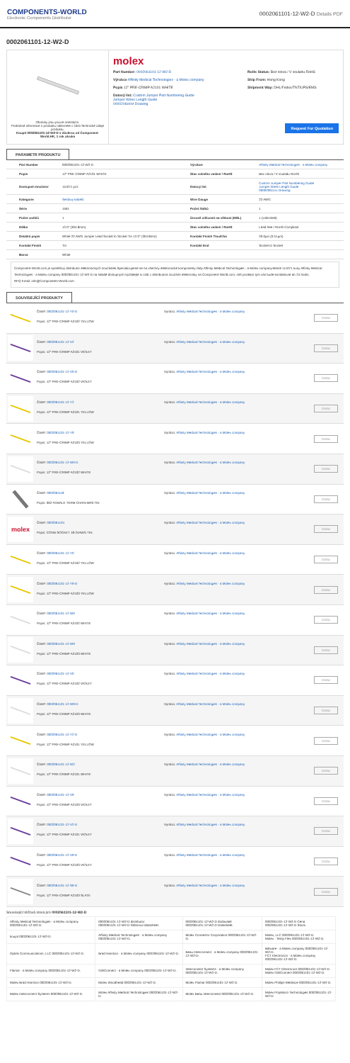COMPONENTS-WORLD
Electronic Components Distributor
0002061101-12-W2-D Details PDF
0002061101-12-W2-D
Obrázky jsou pouze orientační.
Podrobné informace o produktu naleznete v části Technické údaje produktu.
Koupit 0002061101-12-W2-D s důvěrou od Component-World.HK, 1 rok záruka
molex
Part Number: 0002061101-12-W2-D
Výrobce Affinity Medical Technologies - a Molex company
Popis 12" PRE-CRIMP A2101 WHITE
Datový list: Custom Jumper Part Numbering Guide
Jumper Wires Length Guide
0000206zzzz Drawing
RoHs Status: Bez olova / V souladu RoHS
Ship From: Hong Kong
Shipment Way: DHL/Fedex/TNT/UPS/EMS
Request For Quotation
PARAMETR PRODUKTU
| Part Number | 0002061101-12-W2-D | Výrobce | Affinity Medical Technologies - a Molex company |
| Popis | 12" PRE-CRIMP A2101 WHITE | Stav volného vedení / RoHS | Bez olova / V souladu RoHS |
| Dostupné množství | 111071 pcs | Datový list | Custom Jumper Part Numbering Guide Jumper Wires Length Guide 0000206zzzz Drawing |
| Kategorie | Sestavy kabelů | Wire Gauge | 22 AWG |
| Série | 1561 | Počet řádků | 1 |
| Počet vodičů | 1 | Úroveň citlivosti na vlhkost (MSL) | 1 (Unlimited) |
| Délka | 12.0" (304.8mm) | Stav volného vedení / RoHS | Lead free / RoHS Compliant |
| Detailní popis | White 22 AWG Jumper Lead Socket to Socket Tin 12.0" (304.8mm) | Kontakt Finish Tloušťka | 20.0µin (0.51µm) |
| Kontakt Finish | Tin | Kontakt End | Socket to Socket |
| Barva | White | | |
Component-World.com je spolehlivý distributor elektronických součástek.Specializujeme se na všechny elektronické komponenty řady Affinity Medical Technologies - a Molex company.Máme 111071 kusy Affinity Medical Technologies - a Molex company 0002061101-12-W2-D na skladě dostupných.Vyžádejte si citát z distributora součástí elektroniky na Component-World.com, náš prodejní tým vás bude kontaktovat do 24 hodin.
RFQ Email: info@Components-World.com
SOUVISEJÍCÍ PRODUKTY
Část#: 0002061101-12-Y0-D
Popis: 12" PRE-CRIMP A2102 YELLOW
Výrobci: Affinity Medical Technologies - a Molex company
Dotaz
Část#: 0002061101-12-V2
Popis: 12" PRE-CRIMP A2101 VIOLET
Výrobci: Affinity Medical Technologies - a Molex company
Dotaz
Část#: 0002061101-12-V0-D
Popis: 12" PRE-CRIMP A2102 VIOLET
Výrobci: Affinity Medical Technologies - a Molex company
Dotaz
Část#: 0002061101-12-Y2
Popis: 12" PRE-CRIMP A2101 YELLOW
Výrobci: Affinity Medical Technologies - a Molex company
Dotaz
Část#: 0002061101-12-Y9
Popis: 12" PRE-CRIMP A2103 YELLOW
Výrobci: Affinity Medical Technologies - a Molex company
Dotaz
Část#: 0002061101-12-W0-D
Popis: 12" PRE-CRIMP A2102 WHITE
Výrobci: Affinity Medical Technologies - a Molex company
Dotaz
Část#: 0002061118
Popis: 062 FEMALE TERM CHAIN BRS TIN
Výrobci: Affinity Medical Technologies - a Molex company
Dotaz
molex
Část#: 0002061104
Popis: CONN SOCKET 18-24AWG TIN
Výrobci: Affinity Medical Technologies - a Molex company
Dotaz
Část#: 0002061101-12-Y0
Popis: 12" PRE-CRIMP A2102 YELLOW
Výrobci: Affinity Medical Technologies - a Molex company
Dotaz
Část#: 0002061101-12-Y9-D
Popis: 12" PRE-CRIMP A2103 YELLOW
Výrobci: Affinity Medical Technologies - a Molex company
Dotaz
Část#: 0002061101-12-W0
Popis: 12" PRE-CRIMP A2102 WHITE
Výrobci: Affinity Medical Technologies - a Molex company
Dotaz
Část#: 0002061101-12-W9
Popis: 12" PRE-CRIMP A2103 WHITE
Výrobci: Affinity Medical Technologies - a Molex company
Dotaz
Část#: 0002061101-12-V0
Popis: 12" PRE-CRIMP A2102 VIOLET
Výrobci: Affinity Medical Technologies - a Molex company
Dotaz
Část#: 0002061101-12-W9-D
Popis: 12" PRE-CRIMP A2103 WHITE
Výrobci: Affinity Medical Technologies - a Molex company
Dotaz
Část#: 0002061101-12-Y2-D
Popis: 12" PRE-CRIMP A2101 YELLOW
Výrobci: Affinity Medical Technologies - a Molex company
Dotaz
Část#: 0002061101-12-W2
Popis: 12" PRE-CRIMP A2101 WHITE
Výrobci: Affinity Medical Technologies - a Molex company
Dotaz
Část#: 0002061101-12-V9
Popis: 12" PRE-CRIMP A2103 VIOLET
Výrobci: Affinity Medical Technologies - a Molex company
Dotaz
Část#: 0002061101-12-V2-D
Popis: 12" PRE-CRIMP A2101 VIOLET
Výrobci: Affinity Medical Technologies - a Molex company
Dotaz
Část#: 0002061101-12-V9-D
Popis: 12" PRE-CRIMP A2103 VIOLET
Výrobci: Affinity Medical Technologies - a Molex company
Dotaz
Část#: 0002061101-12-S9-D
Popis: 12" PRE-CRIMP A2103 SLATE
Výrobci: Affinity Medical Technologies - a Molex company
Dotaz
Související klíčová slova pro 0002061101-12-W2-D
| Affinity Medical Technologies - a Molex company 0002061101-12-W2-D. | 0002061101-12-W2-D distributor 0002061101-12-W2-D Stáhnout datasheet. | 0002061101-12-W2-D dodavatel 0002061101-12-W2-D Datasheet. | 0002061101-12-W2-D Cena 0002061101-12-W2-D Stock. |
| koupit 0002061101-12-W2-D. | Affinity Medical Technologies - a Molex company 0002061101-12-W2-D. | Molex Connector Corporation 0002061101-12-W2-D. | Molex, LLC 0002061101-12-W2-D. Molex - Temp Flex 0002061101-12-W2-D. |
| Oplink Communications, LLC 0002061101-12-W2-D. | Brad Harrison - a Molex company 0002061101-12-W2-D. | Beau Interconnect - a Molex company 0002061101-12-W2-D. | Bittware - a Molex company 0002061101-12-W2-D. FCT Electronics - a Molex company 0002061101-12-W2-D. |
| Flamar - a Molex company 0002061101-12-W2-D. | GWConnect - a Molex company 0002061101-12-W2-D. | Interconnect Systems - a Molex company 0002061101-12-W2-D. | Molex FCT Electronics 0002061101-12-W2-D. Molex GWConnect 0002061101-12-W2-D. |
| Molex Brad Harrison 0002061101-12-W2-D. | Molex Woodhead 0002061101-12-W2-D. | Molex Flamar 0002061101-12-W2-D. | Molex Phillips-Medisize 0002061101-12-W2-D. |
| Molex Interconnect Systems 0002061101-12-W2-D. | Molex Affinity Medical Technologies 0002061101-12-W2-D. | Molex Beau Interconnect 0002061101-12-W2-D. | Molex PolyMicro Technologies 0002061101-12-W2-D. |